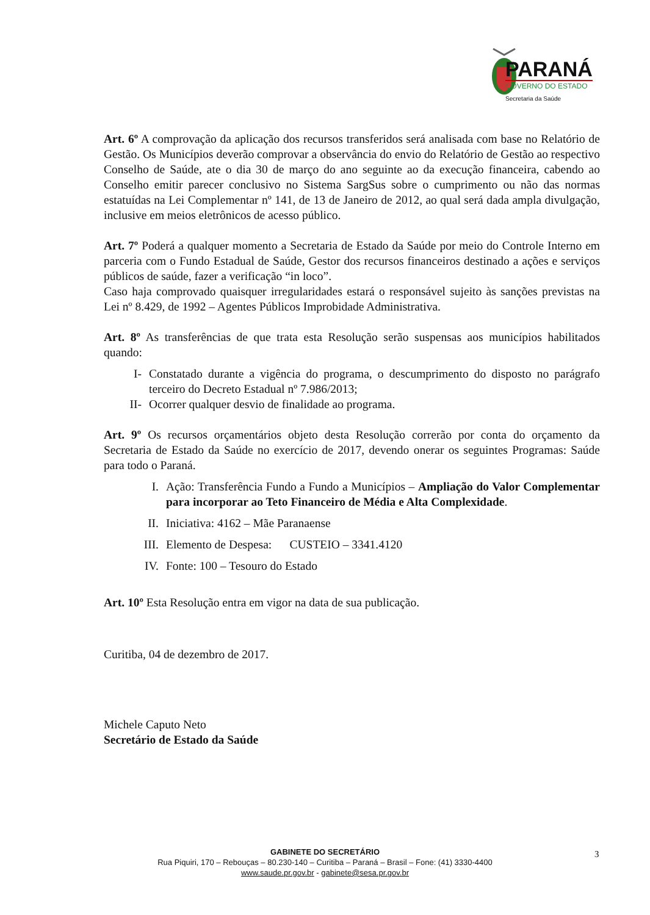PARANÁ
GOVERNO DO ESTADO
Secretaria da Saúde
Art. 6º A comprovação da aplicação dos recursos transferidos será analisada com base no Relatório de Gestão. Os Municípios deverão comprovar a observância do envio do Relatório de Gestão ao respectivo Conselho de Saúde, ate o dia 30 de março do ano seguinte ao da execução financeira, cabendo ao Conselho emitir parecer conclusivo no Sistema SargSus sobre o cumprimento ou não das normas estatuídas na Lei Complementar nº 141, de 13 de Janeiro de 2012, ao qual será dada ampla divulgação, inclusive em meios eletrônicos de acesso público.
Art. 7º Poderá a qualquer momento a Secretaria de Estado da Saúde por meio do Controle Interno em parceria com o Fundo Estadual de Saúde, Gestor dos recursos financeiros destinado a ações e serviços públicos de saúde, fazer a verificação “in loco”.
Caso haja comprovado quaisquer irregularidades estará o responsável sujeito às sanções previstas na Lei nº 8.429, de 1992 – Agentes Públicos Improbidade Administrativa.
Art. 8º As transferências de que trata esta Resolução serão suspensas aos municípios habilitados quando:
I- Constatado durante a vigência do programa, o descumprimento do disposto no parágrafo terceiro do Decreto Estadual nº 7.986/2013;
II- Ocorrer qualquer desvio de finalidade ao programa.
Art. 9º Os recursos orçamentários objeto desta Resolução correrão por conta do orçamento da Secretaria de Estado da Saúde no exercício de 2017, devendo onerar os seguintes Programas: Saúde para todo o Paraná.
I. Ação: Transferência Fundo a Fundo a Municípios – Ampliação do Valor Complementar para incorporar ao Teto Financeiro de Média e Alta Complexidade.
II. Iniciativa: 4162 – Mãe Paranaense
III. Elemento de Despesa: CUSTEIO – 3341.4120
IV. Fonte: 100 – Tesouro do Estado
Art. 10º Esta Resolução entra em vigor na data de sua publicação.
Curitiba, 04 de dezembro de 2017.
Michele Caputo Neto
Secretário de Estado da Saúde
3
GABINETE DO SECRETÁRIO
Rua Piquiri, 170 – Rebouças – 80.230-140 – Curitiba – Paraná – Brasil – Fone: (41) 3330-4400
www.saude.pr.gov.br - gabinete@sesa.pr.gov.br